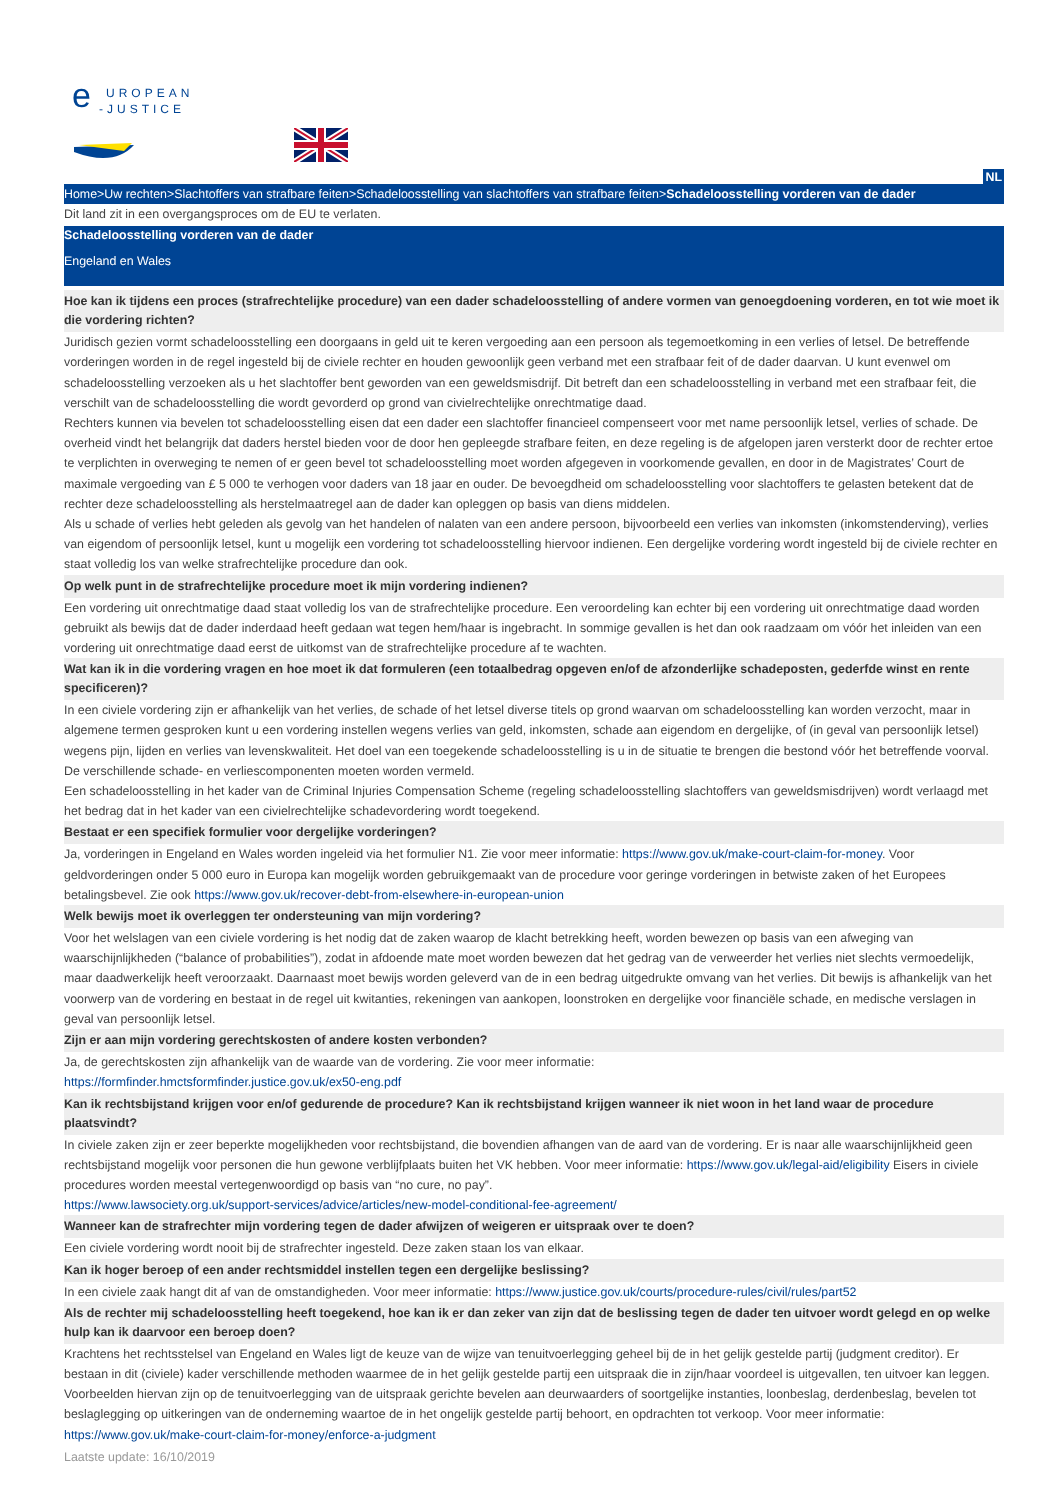e
UROPEAN
-JUSTICE
NL
Home>Uw rechten>Slachtoffers van strafbare feiten>Schadeloosstelling van slachtoffers van strafbare feiten>Schadeloosstelling vorderen van de dader
Dit land zit in een overgangsproces om de EU te verlaten.
Schadeloosstelling vorderen van de dader
Engeland en Wales
Hoe kan ik tijdens een proces (strafrechtelijke procedure) van een dader schadeloosstelling of andere vormen van genoegdoening vorderen, en tot wie moet ik die vordering richten?
Juridisch gezien vormt schadeloosstelling een doorgaans in geld uit te keren vergoeding aan een persoon als tegemoetkoming in een verlies of letsel. De betreffende vorderingen worden in de regel ingesteld bij de civiele rechter en houden gewoonlijk geen verband met een strafbaar feit of de dader daarvan. U kunt evenwel om schadeloosstelling verzoeken als u het slachtoffer bent geworden van een geweldsmisdrijf. Dit betreft dan een schadeloosstelling in verband met een strafbaar feit, die verschilt van de schadeloosstelling die wordt gevorderd op grond van civielrechtelijke onrechtmatige daad.
Rechters kunnen via bevelen tot schadeloosstelling eisen dat een dader een slachtoffer financieel compenseert voor met name persoonlijk letsel, verlies of schade. De overheid vindt het belangrijk dat daders herstel bieden voor de door hen gepleegde strafbare feiten, en deze regeling is de afgelopen jaren versterkt door de rechter ertoe te verplichten in overweging te nemen of er geen bevel tot schadeloosstelling moet worden afgegeven in voorkomende gevallen, en door in de Magistrates’ Court de maximale vergoeding van £ 5 000 te verhogen voor daders van 18 jaar en ouder. De bevoegdheid om schadeloosstelling voor slachtoffers te gelasten betekent dat de rechter deze schadeloosstelling als herstelmaatregel aan de dader kan opleggen op basis van diens middelen.
Als u schade of verlies hebt geleden als gevolg van het handelen of nalaten van een andere persoon, bijvoorbeeld een verlies van inkomsten (inkomstenderving), verlies van eigendom of persoonlijk letsel, kunt u mogelijk een vordering tot schadeloosstelling hiervoor indienen. Een dergelijke vordering wordt ingesteld bij de civiele rechter en staat volledig los van welke strafrechtelijke procedure dan ook.
Op welk punt in de strafrechtelijke procedure moet ik mijn vordering indienen?
Een vordering uit onrechtmatige daad staat volledig los van de strafrechtelijke procedure. Een veroordeling kan echter bij een vordering uit onrechtmatige daad worden gebruikt als bewijs dat de dader inderdaad heeft gedaan wat tegen hem/haar is ingebracht. In sommige gevallen is het dan ook raadzaam om vóór het inleiden van een vordering uit onrechtmatige daad eerst de uitkomst van de strafrechtelijke procedure af te wachten.
Wat kan ik in die vordering vragen en hoe moet ik dat formuleren (een totaalbedrag opgeven en/of de afzonderlijke schadeposten, gederfde winst en rente specificeren)?
In een civiele vordering zijn er afhankelijk van het verlies, de schade of het letsel diverse titels op grond waarvan om schadeloosstelling kan worden verzocht, maar in algemene termen gesproken kunt u een vordering instellen wegens verlies van geld, inkomsten, schade aan eigendom en dergelijke, of (in geval van persoonlijk letsel) wegens pijn, lijden en verlies van levenskwaliteit. Het doel van een toegekende schadeloosstelling is u in de situatie te brengen die bestond vóór het betreffende voorval. De verschillende schade- en verliescomponenten moeten worden vermeld.
Een schadeloosstelling in het kader van de Criminal Injuries Compensation Scheme (regeling schadeloosstelling slachtoffers van geweldsmisdrijven) wordt verlaagd met het bedrag dat in het kader van een civielrechtelijke schadevordering wordt toegekend.
Bestaat er een specifiek formulier voor dergelijke vorderingen?
Ja, vorderingen in Engeland en Wales worden ingeleid via het formulier N1. Zie voor meer informatie: https://www.gov.uk/make-court-claim-for-money. Voor geldvorderingen onder 5 000 euro in Europa kan mogelijk worden gebruikgemaakt van de procedure voor geringe vorderingen in betwiste zaken of het Europees betalingsbevel. Zie ook https://www.gov.uk/recover-debt-from-elsewhere-in-european-union
Welk bewijs moet ik overleggen ter ondersteuning van mijn vordering?
Voor het welslagen van een civiele vordering is het nodig dat de zaken waarop de klacht betrekking heeft, worden bewezen op basis van een afweging van waarschijnlijkheden (“balance of probabilities”), zodat in afdoende mate moet worden bewezen dat het gedrag van de verweerder het verlies niet slechts vermoedelijk, maar daadwerkelijk heeft veroorzaakt. Daarnaast moet bewijs worden geleverd van de in een bedrag uitgedrukte omvang van het verlies. Dit bewijs is afhankelijk van het voorwerp van de vordering en bestaat in de regel uit kwitanties, rekeningen van aankopen, loonstroken en dergelijke voor financiële schade, en medische verslagen in geval van persoonlijk letsel.
Zijn er aan mijn vordering gerechtskosten of andere kosten verbonden?
Ja, de gerechtskosten zijn afhankelijk van de waarde van de vordering. Zie voor meer informatie:
https://formfinder.hmctsformfinder.justice.gov.uk/ex50-eng.pdf
Kan ik rechtsbijstand krijgen voor en/of gedurende de procedure? Kan ik rechtsbijstand krijgen wanneer ik niet woon in het land waar de procedure plaatsvindt?
In civiele zaken zijn er zeer beperkte mogelijkheden voor rechtsbijstand, die bovendien afhangen van de aard van de vordering. Er is naar alle waarschijnlijkheid geen rechtsbijstand mogelijk voor personen die hun gewone verblijfplaats buiten het VK hebben. Voor meer informatie: https://www.gov.uk/legal-aid/eligibility Eisers in civiele procedures worden meestal vertegenwoordigd op basis van “no cure, no pay”.
https://www.lawsociety.org.uk/support-services/advice/articles/new-model-conditional-fee-agreement/
Wanneer kan de strafrechter mijn vordering tegen de dader afwijzen of weigeren er uitspraak over te doen?
Een civiele vordering wordt nooit bij de strafrechter ingesteld. Deze zaken staan los van elkaar.
Kan ik hoger beroep of een ander rechtsmiddel instellen tegen een dergelijke beslissing?
In een civiele zaak hangt dit af van de omstandigheden. Voor meer informatie: https://www.justice.gov.uk/courts/procedure-rules/civil/rules/part52
Als de rechter mij schadeloosstelling heeft toegekend, hoe kan ik er dan zeker van zijn dat de beslissing tegen de dader ten uitvoer wordt gelegd en op welke hulp kan ik daarvoor een beroep doen?
Krachtens het rechtsstelsel van Engeland en Wales ligt de keuze van de wijze van tenuitvoerlegging geheel bij de in het gelijk gestelde partij (judgment creditor). Er bestaan in dit (civiele) kader verschillende methoden waarmee de in het gelijk gestelde partij een uitspraak die in zijn/haar voordeel is uitgevallen, ten uitvoer kan leggen. Voorbeelden hiervan zijn op de tenuitvoerlegging van de uitspraak gerichte bevelen aan deurwaarders of soortgelijke instanties, loonbeslag, derdenbeslag, bevelen tot beslaglegging op uitkeringen van de onderneming waartoe de in het ongelijk gestelde partij behoort, en opdrachten tot verkoop. Voor meer informatie: https://www.gov.uk/make-court-claim-for-money/enforce-a-judgment
Laatste update: 16/10/2019